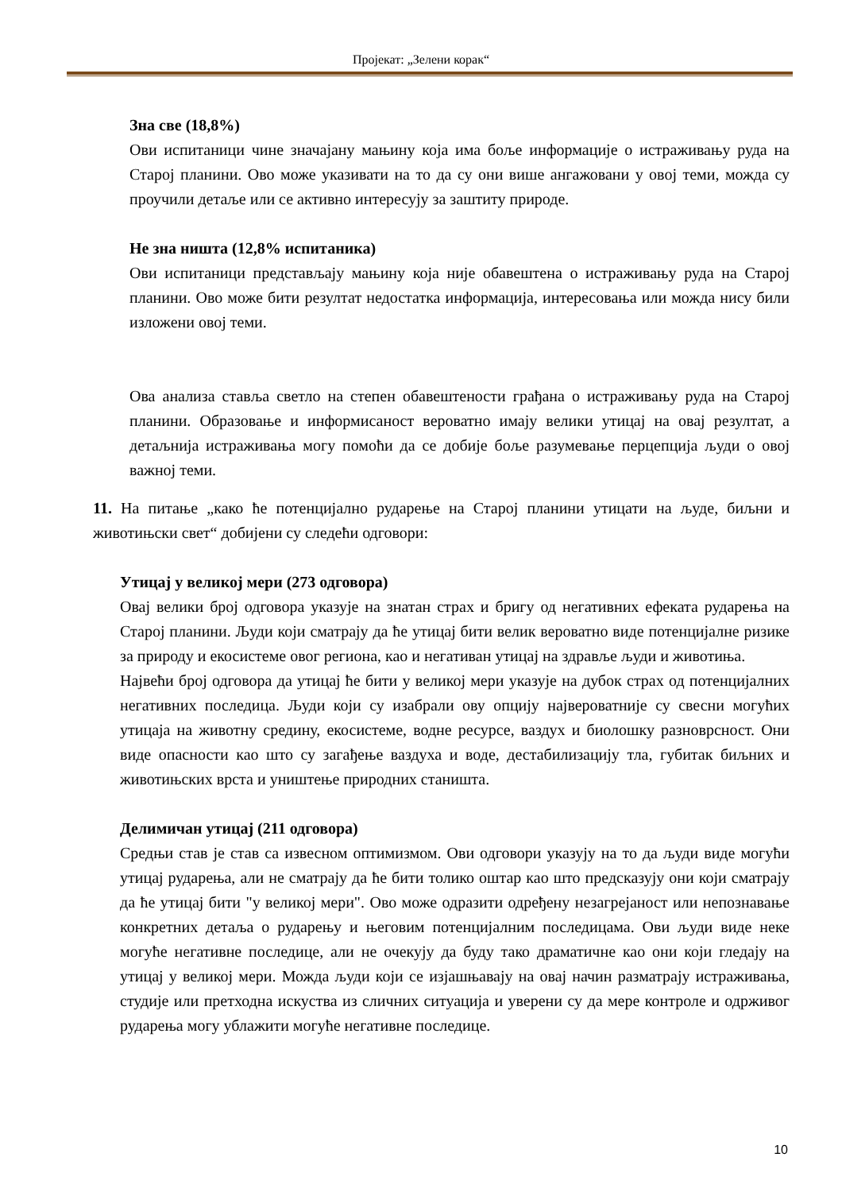Пројекат: „Зелени корак“
Зна све (18,8%)
Ови испитаници чине значајану мањину која има боље информације о истраживању руда на Старој планини. Ово може указивати на то да су они више ангажовани у овој теми, можда су проучили детаље или се активно интересују за заштиту природе.
Не зна ништа (12,8% испитаника)
Ови испитаници представљају мањину која није обавештена о истраживању руда на Старој планини. Ово може бити резултат недостатка информација, интересовања или можда нису били изложени овој теми.
Ова анализа ставља светло на степен обавештености грађана о истраживању руда на Старој планини. Образовање и информисаност вероватно имају велики утицај на овај резултат, а детаљнија истраживања могу помоћи да се добије боље разумевање перцепција људи о овој важној теми.
11. На питање „како ће потенцијално рударење на Старој планини утицати на људе, биљни и животињски свет“ добијени су следећи одговори:
Утицај у великој мери (273 одговора)
Овај велики број одговора указује на знатан страх и бригу од негативних ефеката рударења на Старој планини. Људи који сматрају да ће утицај бити велик вероватно виде потенцијалне ризике за природу и екосистеме овог региона, као и негативан утицај на здравље људи и животиња.
Највећи број одговора да утицај ће бити у великој мери указује на дубок страх од потенцијалних негативних последица. Људи који су изабрали ову опцију највероватније су свесни могућих утицаја на животну средину, екосистеме, водне ресурсе, ваздух и биолошку разноврсност. Они виде опасности као што су загађење ваздуха и воде, дестабилизацију тла, губитак биљних и животињских врста и уништење природних станишта.
Делимичан утицај (211 одговора)
Средњи став је став са извесном оптимизмом. Ови одговори указују на то да људи виде могући утицај рударења, али не сматрају да ће бити толико оштар као што предсказују они који сматрају да ће утицај бити "у великој мери". Ово може одразити одређену незагрејаност или непознавање конкретних детаља о рударењу и његовим потенцијалним последицама. Ови људи виде неке могуће негативне последице, али не очекују да буду тако драматичне као они који гледају на утицај у великој мери. Можда људи који се изјашњавају на овај начин разматрају истраживања, студије или претходна искуства из сличних ситуација и уверени су да мере контроле и одрживог рударења могу ублажити могуће негативне последице.
10